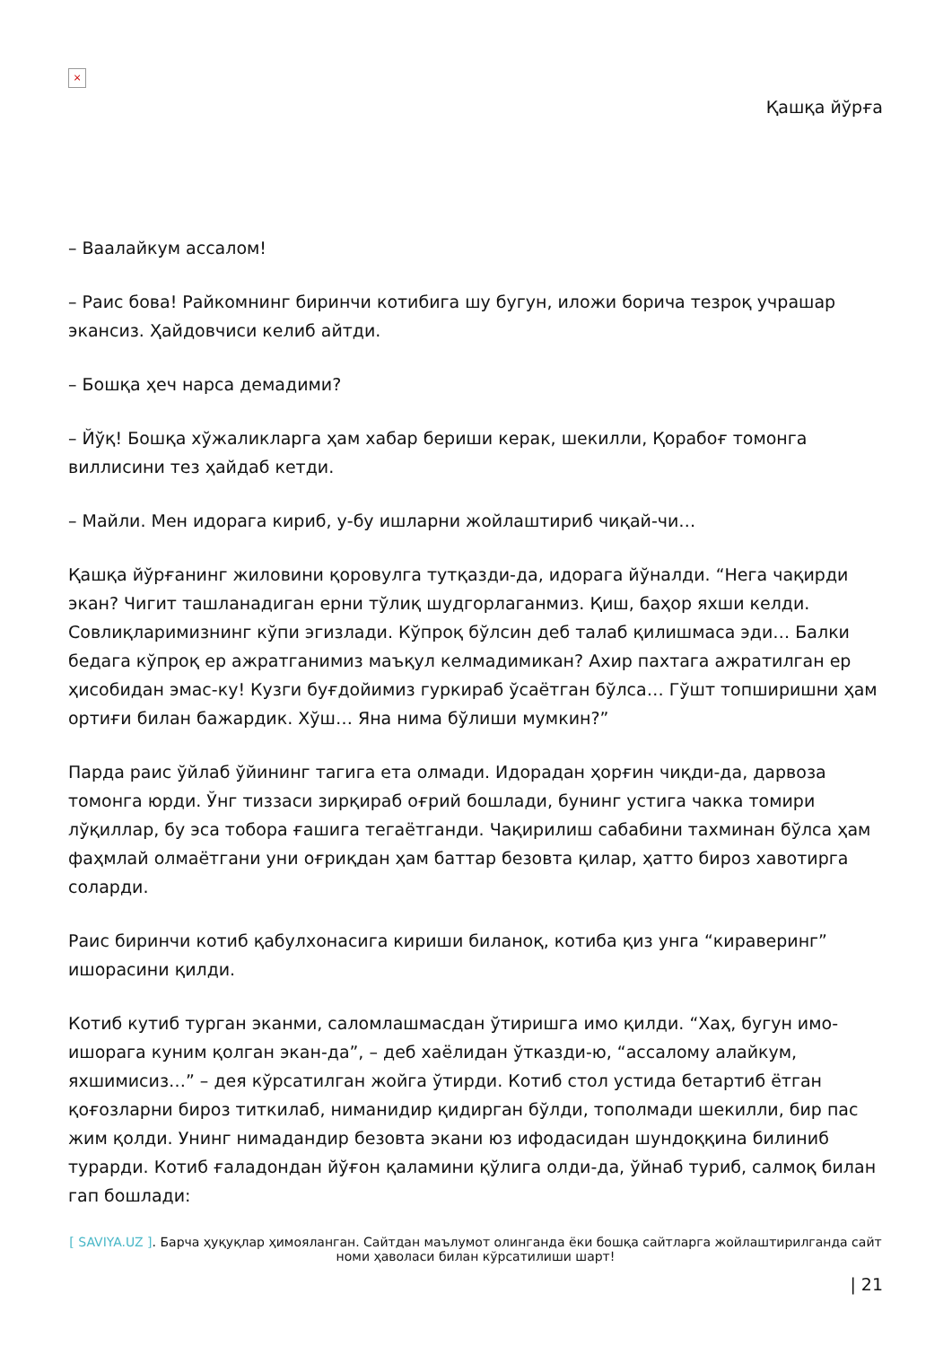×
Қашқа йўрға
– Ваалайкум ассалом!
– Раис бова! Райкомнинг биринчи котибига шу бугун, иложи борича тезроқ учрашар экансиз. Ҳайдовчиси келиб айтди.
– Бошқа ҳеч нарса демадими?
– Йўқ! Бошқа хўжаликларга ҳам хабар бериши керак, шекилли, Қорабоғ томонга виллисини тез ҳайдаб кетди.
– Майли. Мен идорага кириб, у-бу ишларни жойлаштириб чиқай-чи…
Қашқа йўрғанинг жиловини қоровулга тутқазди-да, идорага йўналди. “Нега чақирди экан? Чигит ташланадиган ерни тўлиқ шудгорлаганмиз. Қиш, баҳор яхши келди. Совлиқларимизнинг кўпи эгизлади. Кўпроқ бўлсин деб талаб қилишмаса эди… Балки бедага кўпроқ ер ажратганимиз маъқул келмадимикан? Ахир пахтага ажратилган ер ҳисобидан эмас-ку! Кузги буғдойимиз гуркираб ўсаётган бўлса… Гўшт топширишни ҳам ортиғи билан бажардик. Хўш… Яна нима бўлиши мумкин?”
Парда раис ўйлаб ўйининг тагига ета олмади. Идорадан ҳорғин чиқди-да, дарвоза томонга юрди. Ўнг тиззаси зирқираб оғрий бошлади, бунинг устига чакка томири лўқиллар, бу эса тобора ғашига тегаётганди. Чақирилиш сабабини тахминан бўлса ҳам фаҳмлай олмаётгани уни оғриқдан ҳам баттар безовта қилар, ҳатто бироз хавотирга соларди.
Раис биринчи котиб қабулхонасига кириши биланоқ, котиба қиз унга “кираверинг” ишорасини қилди.
Котиб кутиб турган эканми, саломлашмасдан ўтиришга имо қилди. “Хаҳ, бугун имо-ишорага куним қолган экан-да”, – деб хаёлидан ўтказди-ю, “ассалому алайкум, яхшимисиз…” – дея кўрсатилган жойга ўтирди. Котиб стол устида бетартиб ётган қоғозларни бироз титкилаб, ниманидир қидирган бўлди, тополмади шекилли, бир пас жим қолди. Унинг нимадандир безовта экани юз ифодасидан шундоққина билиниб турарди. Котиб ғаладондан йўғон қаламини қўлига олди-да, ўйнаб туриб, салмоқ билан гап бошлади:
[ SAVIYA.UZ ]. Барча ҳуқуқлар ҳимояланган. Сайтдан маълумот олинганда ёки бошқа сайтларга жойлаштирилганда сайт номи ҳаволаси билан кўрсатилиши шарт!
| 21